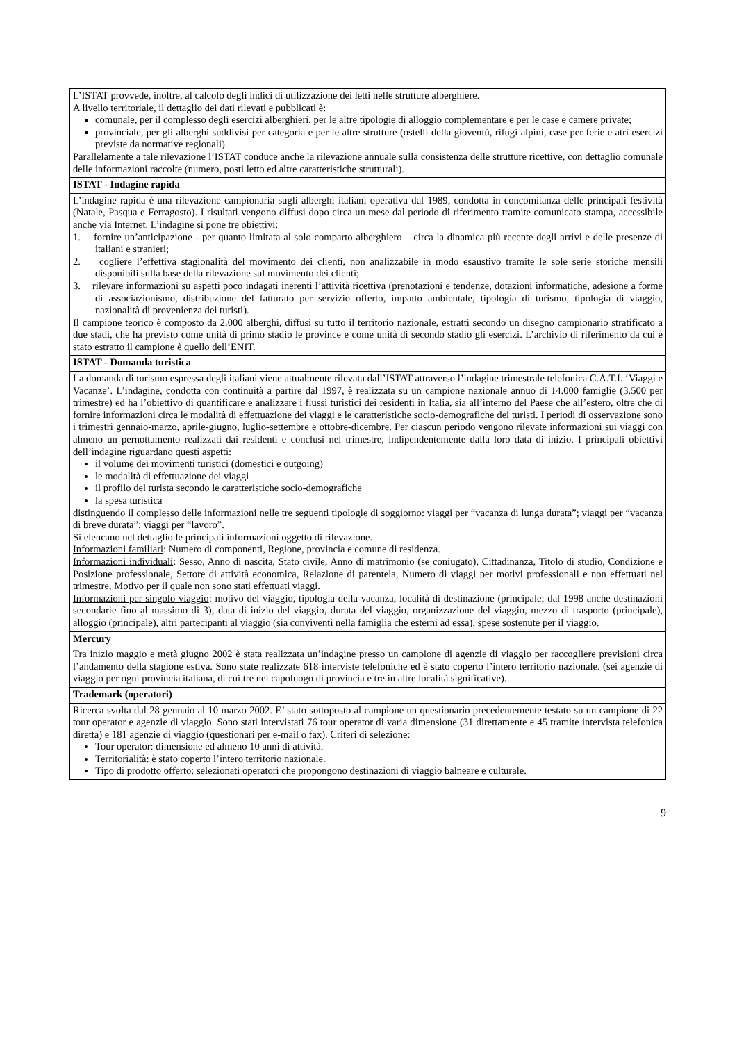| L’ISTAT provvede, inoltre, al calcolo degli indici di utilizzazione dei letti nelle strutture alberghiere. A livello territoriale, il dettaglio dei dati rilevati e pubblicati è: comunale, per il complesso degli esercizi alberghieri, per le altre tipologie di alloggio complementare e per le case e camere private; provinciale, per gli alberghi suddivisi per categoria e per le altre strutture (ostelli della gioventù, rifugi alpini, case per ferie e atri esercizi previste da normative regionali). Parallelamente a tale rilevazione l’ISTAT conduce anche la rilevazione annuale sulla consistenza delle strutture ricettive, con dettaglio comunale delle informazioni raccolte (numero, posti letto ed altre caratteristiche strutturali). |
| ISTAT - Indagine rapida |
| L’indagine rapida è una rilevazione campionaria sugli alberghi italiani operativa dal 1989, condotta in concomitanza delle principali festività (Natale, Pasqua e Ferragosto). I risultati vengono diffusi dopo circa un mese dal periodo di riferimento tramite comunicato stampa, accessibile anche via Internet. L’indagine si pone tre obiettivi: 1. fornire un’anticipazione - per quanto limitata al solo comparto alberghiero – circa la dinamica più recente degli arrivi e delle presenze di italiani e stranieri; 2. cogliere l’effettiva stagionalità del movimento dei clienti, non analizzabile in modo esaustivo tramite le sole serie storiche mensili disponibili sulla base della rilevazione sul movimento dei clienti; 3. rilevare informazioni su aspetti poco indagati inerenti l’attività ricettiva (prenotazioni e tendenze, dotazioni informatiche, adesione a forme di associazionismo, distribuzione del fatturato per servizio offerto, impatto ambientale, tipologia di turismo, tipologia di viaggio, nazionalità di provenienza dei turisti). Il campione teorico è composto da 2.000 alberghi, diffusi su tutto il territorio nazionale, estratti secondo un disegno campionario stratificato a due stadi, che ha previsto come unità di primo stadio le province e come unità di secondo stadio gli esercizi. L’archivio di riferimento da cui è stato estratto il campione è quello dell’ENIT. |
| ISTAT - Domanda turistica |
| La domanda di turismo espressa degli italiani viene attualmente rilevata dall’ISTAT attraverso l’indagine trimestrale telefonica C.A.T.I. ‘Viaggi e Vacanze’. L’indagine, condotta con continuità a partire dal 1997, è realizzata su un campione nazionale annuo di 14.000 famiglie (3.500 per trimestre) ed ha l’obiettivo di quantificare e analizzare i flussi turistici dei residenti in Italia, sia all’interno del Paese che all’estero, oltre che di fornire informazioni circa le modalità di effettuazione dei viaggi e le caratteristiche socio-demografiche dei turisti. I periodi di osservazione sono i trimestri gennaio-marzo, aprile-giugno, luglio-settembre e ottobre-dicembre. Per ciascun periodo vengono rilevate informazioni sui viaggi con almeno un pernottamento realizzati dai residenti e conclusi nel trimestre, indipendentemente dalla loro data di inizio. I principali obiettivi dell’indagine riguardano questi aspetti: il volume dei movimenti turistici (domestici e outgoing) le modalità di effettuazione dei viaggi il profilo del turista secondo le caratteristiche socio-demografiche la spesa turistica distinguendo il complesso delle informazioni nelle tre seguenti tipologie di soggiorno: viaggi per “vacanza di lunga durata”; viaggi per “vacanza di breve durata”; viaggi per “lavoro”. Si elencano nel dettaglio le principali informazioni oggetto di rilevazione. Informazioni familiari : Numero di componenti, Regione, provincia e comune di residenza. Informazioni individuali : Sesso, Anno di nascita, Stato civile, Anno di matrimonio (se coniugato), Cittadinanza, Titolo di studio, Condizione e Posizione professionale, Settore di attività economica, Relazione di parentela, Numero di viaggi per motivi professionali e non effettuati nel trimestre, Motivo per il quale non sono stati effettuati viaggi. Informazioni per singolo viaggio : motivo del viaggio, tipologia della vacanza, località di destinazione (principale; dal 1998 anche destinazioni secondarie fino al massimo di 3), data di inizio del viaggio, durata del viaggio, organizzazione del viaggio, mezzo di trasporto (principale), alloggio (principale), altri partecipanti al viaggio (sia conviventi nella famiglia che esterni ad essa), spese sostenute per il viaggio. |
| Mercury |
| Tra inizio maggio e metà giugno 2002 è stata realizzata un’indagine presso un campione di agenzie di viaggio per raccogliere previsioni circa l’andamento della stagione estiva. Sono state realizzate 618 interviste telefoniche ed è stato coperto l’intero territorio nazionale. (sei agenzie di viaggio per ogni provincia italiana, di cui tre nel capoluogo di provincia e tre in altre località significative). |
| Trademark (operatori) |
| Ricerca svolta dal 28 gennaio al 10 marzo 2002. E’ stato sottoposto al campione un questionario precedentemente testato su un campione di 22 tour operator e agenzie di viaggio. Sono stati intervistati 76 tour operator di varia dimensione (31 direttamente e 45 tramite intervista telefonica diretta) e 181 agenzie di viaggio (questionari per e-mail o fax). Criteri di selezione: Tour operator: dimensione ed almeno 10 anni di attività. Territorialità: è stato coperto l’intero territorio nazionale. Tipo di prodotto offerto: selezionati operatori che propongono destinazioni di viaggio balneare e culturale. |
9